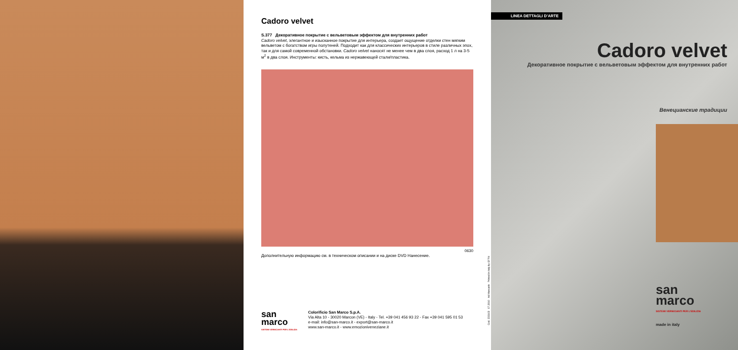Cadoro velvet
S.377 Декоративное покрытие с вельветовым эффектом для внутренних работ
Cadoro velvet, элегантное и изысканное покрытие для интерьера, создает ощущение отделки стен мягким вельветом с богатством игры полутеней. Подходит как для классических интерьеров в стиле различных эпох, так и для самой современной обстановки. Cadoro velvet наносят не менее чем в два слоя, расход 1 л на 3-5 м<sup>2</sup> в два слоя. Инструменты: кисть, кельма из нержавеющей стали/пластика.
0630
Дополнительную информацию см. в техническом описании и на диске DVD Нанесение.
san
marco
SISTEMI VERNICIANTI PER L'EDILIZIA
Colorificio San Marco S.p.A.
Via Alta 10 - 30020 Marcon (VE) - Italy - Tel. +39 041 456 93 22 - Fax +39 041 595 01 53
e-mail: info@san-marco.it - export@san-marco.it
www.san-marco.it - www.emozioniveneziane.it
Cod. E55103 07.2010 Ad Mascarin Printed in Italy by GFP.it
LINEA DETTAGLI D’ARTE
Cadoro velvet
Декоративное покрытие с вельветовым эффектом для внутренних работ
Венецианские традиции
san
marco
SISTEMI VERNICIANTI PER L'EDILIZIA
made in italy